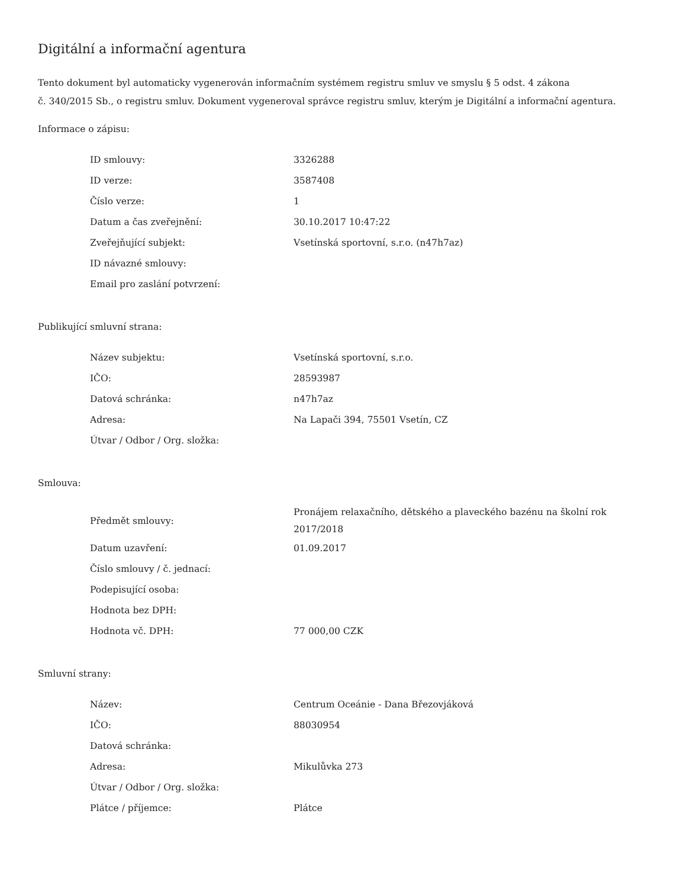Digitální a informační agentura
Tento dokument byl automaticky vygenerován informačním systémem registru smluv ve smyslu § 5 odst. 4 zákona
č. 340/2015 Sb., o registru smluv. Dokument vygeneroval správce registru smluv, kterým je Digitální a informační agentura.
Informace o zápisu:
| ID smlouvy: | 3326288 |
| ID verze: | 3587408 |
| Číslo verze: | 1 |
| Datum a čas zveřejnění: | 30.10.2017 10:47:22 |
| Zveřejňující subjekt: | Vsetínská sportovní, s.r.o. (n47h7az) |
| ID návazné smlouvy: | |
| Email pro zaslání potvrzení: | |
Publikující smluvní strana:
| Název subjektu: | Vsetínská sportovní, s.r.o. |
| IČO: | 28593987 |
| Datová schránka: | n47h7az |
| Adresa: | Na Lapači 394, 75501 Vsetín, CZ |
| Útvar / Odbor / Org. složka: | |
Smlouva:
| Předmět smlouvy: | Pronájem relaxačního, dětského a plaveckého bazénu na školní rok 2017/2018 |
| Datum uzavření: | 01.09.2017 |
| Číslo smlouvy / č. jednací: | |
| Podepisující osoba: | |
| Hodnota bez DPH: | |
| Hodnota vč. DPH: | 77 000,00 CZK |
Smluvní strany:
| Název: | Centrum Oceánie - Dana Březovjáková |
| IČO: | 88030954 |
| Datová schránka: | |
| Adresa: | Mikulůvka 273 |
| Útvar / Odbor / Org. složka: | |
| Plátce / příjemce: | Plátce |